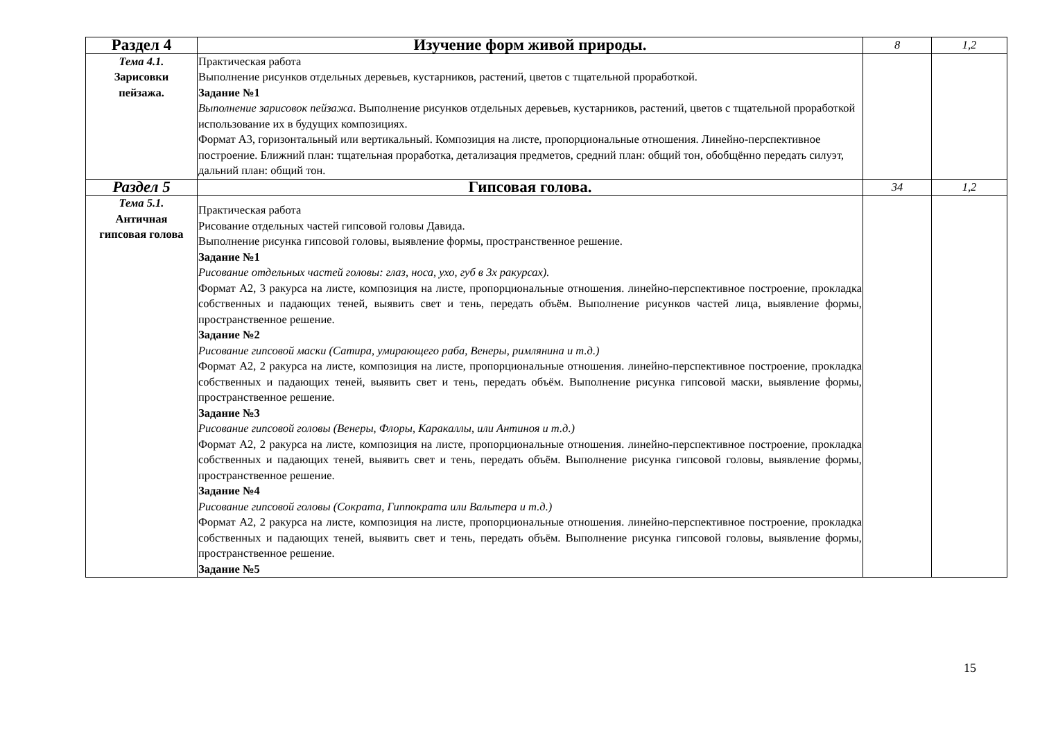| Раздел 4 | Изучение форм живой природы. | 8 | 1,2 |
| Тема 4.1. Зарисовки пейзажа. | Практическая работа Выполнение рисунков отдельных деревьев, кустарников, растений, цветов с тщательной проработкой. Задание №1 Выполнение зарисовок пейзажа . Выполнение рисунков отдельных деревьев, кустарников, растений, цветов с тщательной проработкой использование их в будущих композициях. Формат А3, горизонтальный или вертикальный. Композиция на листе, пропорциональные отношения. Линейно-перспективное построение. Ближний план: тщательная проработка, детализация предметов, средний план: общий тон, обобщённо передать силуэт, дальний план: общий тон. | | |
| Раздел 5 | Гипсовая голова. | 34 | 1,2 |
| Тема 5.1. Античная гипсовая голова | Практическая работа Рисование отдельных частей гипсовой головы Давида. Выполнение рисунка гипсовой головы, выявление формы, пространственное решение. Задание №1 Рисование отдельных частей головы: глаз, носа, ухо, губ в 3х ракурсах). Формат А2, 3 ракурса на листе, композиция на листе, пропорциональные отношения. линейно-перспективное построение, прокладка собственных и падающих теней, выявить свет и тень, передать объём. Выполнение рисунков частей лица, выявление формы, пространственное решение. Задание №2 Рисование гипсовой маски (Сатира, умирающего раба, Венеры, римлянина и т.д.) Формат А2, 2 ракурса на листе, композиция на листе, пропорциональные отношения. линейно-перспективное построение, прокладка собственных и падающих теней, выявить свет и тень, передать объём. Выполнение рисунка гипсовой маски, выявление формы, пространственное решение. Задание №3 Рисование гипсовой головы (Венеры, Флоры, Каракаллы, или Антиноя и т.д.) Формат А2, 2 ракурса на листе, композиция на листе, пропорциональные отношения. линейно-перспективное построение, прокладка собственных и падающих теней, выявить свет и тень, передать объём. Выполнение рисунка гипсовой головы, выявление формы, пространственное решение. Задание №4 Рисование гипсовой головы (Сократа, Гиппократа или Вальтера и т.д.) Формат А2, 2 ракурса на листе, композиция на листе, пропорциональные отношения. линейно-перспективное построение, прокладка собственных и падающих теней, выявить свет и тень, передать объём. Выполнение рисунка гипсовой головы, выявление формы, пространственное решение. Задание №5 | | |
15